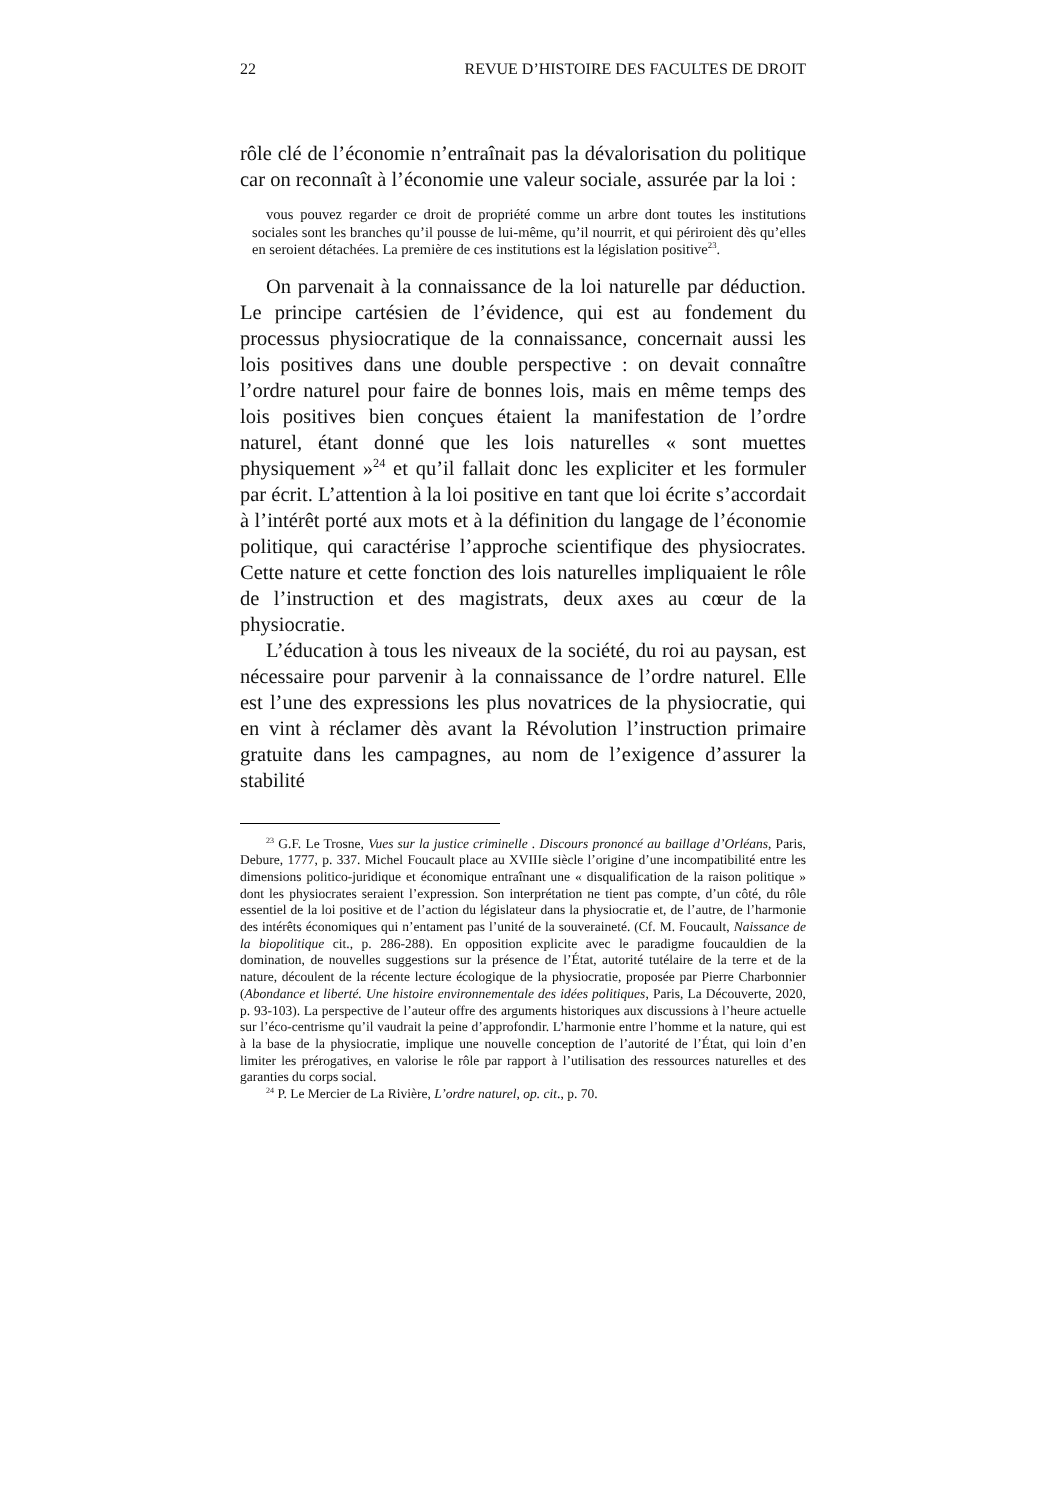22 REVUE D’HISTOIRE DES FACULTES DE DROIT
rôle clé de l’économie n’entraînait pas la dévalorisation du politique car on reconnaît à l’économie une valeur sociale, assurée par la loi :
vous pouvez regarder ce droit de propriété comme un arbre dont toutes les institutions sociales sont les branches qu’il pousse de lui-même, qu’il nourrit, et qui périroient dès qu’elles en seroient détachées. La première de ces institutions est la législation positive<sup>23</sup>.
On parvenait à la connaissance de la loi naturelle par déduction. Le principe cartésien de l’évidence, qui est au fondement du processus physiocratique de la connaissance, concernait aussi les lois positives dans une double perspective : on devait connaître l’ordre naturel pour faire de bonnes lois, mais en même temps des lois positives bien conçues étaient la manifestation de l’ordre naturel, étant donné que les lois naturelles « sont muettes physiquement »<sup>24</sup> et qu’il fallait donc les expliciter et les formuler par écrit. L’attention à la loi positive en tant que loi écrite s’accordait à l’intérêt porté aux mots et à la définition du langage de l’économie politique, qui caractérise l’approche scientifique des physiocrates. Cette nature et cette fonction des lois naturelles impliquaient le rôle de l’instruction et des magistrats, deux axes au cœur de la physiocratie.
L’éducation à tous les niveaux de la société, du roi au paysan, est nécessaire pour parvenir à la connaissance de l’ordre naturel. Elle est l’une des expressions les plus novatrices de la physiocratie, qui en vint à réclamer dès avant la Révolution l’instruction primaire gratuite dans les campagnes, au nom de l’exigence d’assurer la stabilité
<sup>23</sup> G.F. Le Trosne, Vues sur la justice criminelle . Discours prononcé au baillage d’Orléans, Paris, Debure, 1777, p. 337. Michel Foucault place au XVIIIe siècle l’origine d’une incompatibilité entre les dimensions politico-juridique et économique entraînant une « disqualification de la raison politique » dont les physiocrates seraient l’expression. Son interprétation ne tient pas compte, d’un côté, du rôle essentiel de la loi positive et de l’action du législateur dans la physiocratie et, de l’autre, de l’harmonie des intérêts économiques qui n’entament pas l’unité de la souveraineté. (Cf. M. Foucault, Naissance de la biopolitique cit., p. 286-288). En opposition explicite avec le paradigme foucauldien de la domination, de nouvelles suggestions sur la présence de l’État, autorité tutélaire de la terre et de la nature, découlent de la récente lecture écologique de la physiocratie, proposée par Pierre Charbonnier (Abondance et liberté. Une histoire environnementale des idées politiques, Paris, La Découverte, 2020, p. 93-103). La perspective de l’auteur offre des arguments historiques aux discussions à l’heure actuelle sur l’éco-centrisme qu’il vaudrait la peine d’approfondir. L’harmonie entre l’homme et la nature, qui est à la base de la physiocratie, implique une nouvelle conception de l’autorité de l’État, qui loin d’en limiter les prérogatives, en valorise le rôle par rapport à l’utilisation des ressources naturelles et des garanties du corps social.
<sup>24</sup> P. Le Mercier de La Rivière, L’ordre naturel, op. cit., p. 70.